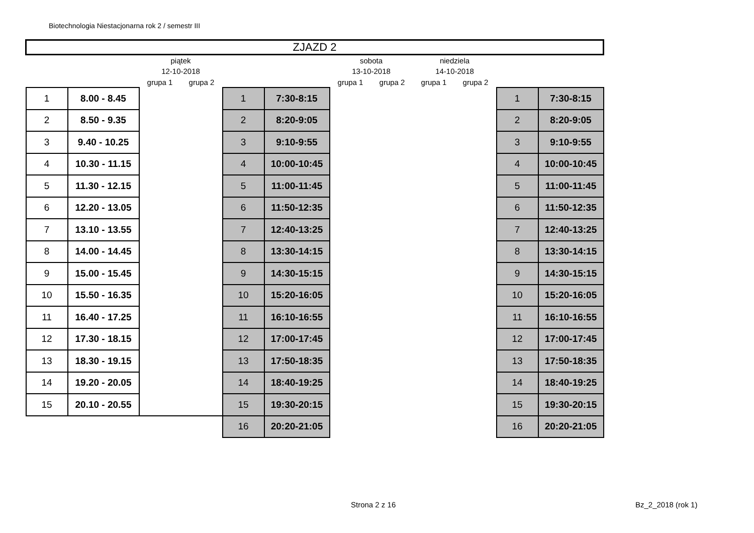Biotechnologia Niestacjonarna rok 2 / semestr III
| ZJAZD 2 | | | | | | | | | | | |
| | | piątek | | | | sobota | | niedziela | | | |
| | | 12-10-2018 | | | | 13-10-2018 | | 14-10-2018 | | | |
| | | grupa 1 | grupa 2 | | | grupa 1 | grupa 2 | grupa 1 | grupa 2 | | |
| 1 | 8.00 - 8.45 | | | 1 | 7:30-8:15 | | | | | 1 | 7:30-8:15 |
| 2 | 8.50 - 9.35 | | | 2 | 8:20-9:05 | | | | | 2 | 8:20-9:05 |
| 3 | 9.40 - 10.25 | | | 3 | 9:10-9:55 | | | | | 3 | 9:10-9:55 |
| 4 | 10.30 - 11.15 | | | 4 | 10:00-10:45 | | | | | 4 | 10:00-10:45 |
| 5 | 11.30 - 12.15 | | | 5 | 11:00-11:45 | | | | | 5 | 11:00-11:45 |
| 6 | 12.20 - 13.05 | | | 6 | 11:50-12:35 | | | | | 6 | 11:50-12:35 |
| 7 | 13.10 - 13.55 | | | 7 | 12:40-13:25 | | | | | 7 | 12:40-13:25 |
| 8 | 14.00 - 14.45 | | | 8 | 13:30-14:15 | | | | | 8 | 13:30-14:15 |
| 9 | 15.00 - 15.45 | | | 9 | 14:30-15:15 | | | | | 9 | 14:30-15:15 |
| 10 | 15.50 - 16.35 | | | 10 | 15:20-16:05 | | | | | 10 | 15:20-16:05 |
| 11 | 16.40 - 17.25 | | | 11 | 16:10-16:55 | | | | | 11 | 16:10-16:55 |
| 12 | 17.30 - 18.15 | | | 12 | 17:00-17:45 | | | | | 12 | 17:00-17:45 |
| 13 | 18.30 - 19.15 | | | 13 | 17:50-18:35 | | | | | 13 | 17:50-18:35 |
| 14 | 19.20 - 20.05 | | | 14 | 18:40-19:25 | | | | | 14 | 18:40-19:25 |
| 15 | 20.10 - 20.55 | | | 15 | 19:30-20:15 | | | | | 15 | 19:30-20:15 |
| | | | | 16 | 20:20-21:05 | | | | | 16 | 20:20-21:05 |
Strona 2 z 16 Bz_2_2018 (rok 1)